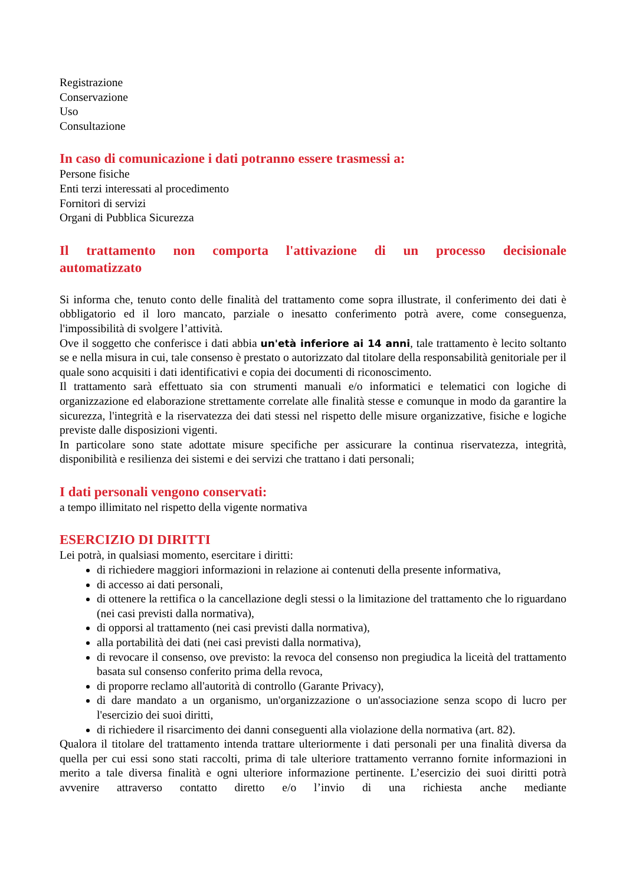Registrazione
Conservazione
Uso
Consultazione
In caso di comunicazione i dati potranno essere trasmessi a:
Persone fisiche
Enti terzi interessati al procedimento
Fornitori di servizi
Organi di Pubblica Sicurezza
Il trattamento non comporta l'attivazione di un processo decisionale automatizzato
Si informa che, tenuto conto delle finalità del trattamento come sopra illustrate, il conferimento dei dati è obbligatorio ed il loro mancato, parziale o inesatto conferimento potrà avere, come conseguenza, l'impossibilità di svolgere l’attività.
Ove il soggetto che conferisce i dati abbia un'età inferiore ai 14 anni, tale trattamento è lecito soltanto se e nella misura in cui, tale consenso è prestato o autorizzato dal titolare della responsabilità genitoriale per il quale sono acquisiti i dati identificativi e copia dei documenti di riconoscimento.
Il trattamento sarà effettuato sia con strumenti manuali e/o informatici e telematici con logiche di organizzazione ed elaborazione strettamente correlate alle finalità stesse e comunque in modo da garantire la sicurezza, l'integrità e la riservatezza dei dati stessi nel rispetto delle misure organizzative, fisiche e logiche previste dalle disposizioni vigenti.
In particolare sono state adottate misure specifiche per assicurare la continua riservatezza, integrità, disponibilità e resilienza dei sistemi e dei servizi che trattano i dati personali;
I dati personali vengono conservati:
a tempo illimitato nel rispetto della vigente normativa
ESERCIZIO DI DIRITTI
Lei potrà, in qualsiasi momento, esercitare i diritti:
di richiedere maggiori informazioni in relazione ai contenuti della presente informativa,
di accesso ai dati personali,
di ottenere la rettifica o la cancellazione degli stessi o la limitazione del trattamento che lo riguardano (nei casi previsti dalla normativa),
di opporsi al trattamento (nei casi previsti dalla normativa),
alla portabilità dei dati (nei casi previsti dalla normativa),
di revocare il consenso, ove previsto: la revoca del consenso non pregiudica la liceità del trattamento basata sul consenso conferito prima della revoca,
di proporre reclamo all'autorità di controllo (Garante Privacy),
di dare mandato a un organismo, un'organizzazione o un'associazione senza scopo di lucro per l'esercizio dei suoi diritti,
di richiedere il risarcimento dei danni conseguenti alla violazione della normativa (art. 82).
Qualora il titolare del trattamento intenda trattare ulteriormente i dati personali per una finalità diversa da quella per cui essi sono stati raccolti, prima di tale ulteriore trattamento verranno fornite informazioni in merito a tale diversa finalità e ogni ulteriore informazione pertinente. L’esercizio dei suoi diritti potrà avvenire attraverso contatto diretto e/o l’invio di una richiesta anche mediante